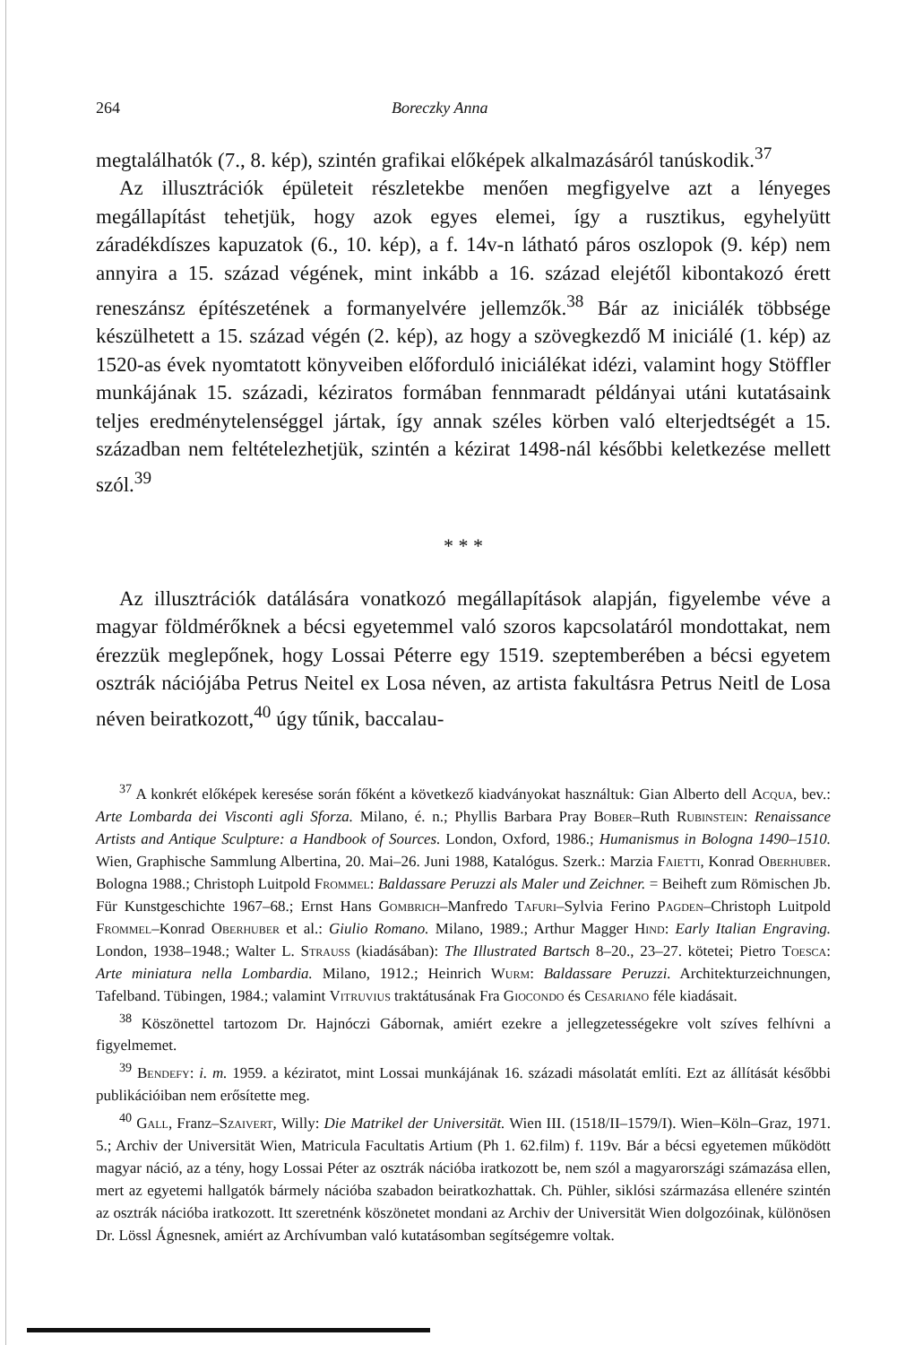264 Boreczky Anna
megtalálhatók (7., 8. kép), szintén grafikai előképek alkalmazásáról tanúskodik.<sup>37</sup>
Az illusztrációk épületeit részletekbe menően megfigyelve azt a lényeges megállapítást tehetjük, hogy azok egyes elemei, így a rusztikus, egyhelyütt záradékdíszes kapuzatok (6., 10. kép), a f. 14v-n látható páros oszlopok (9. kép) nem annyira a 15. század végének, mint inkább a 16. század elejétől kibontakozó érett reneszánsz építészetének a formanyelvére jellemzők.<sup>38</sup> Bár az iniciálék többsége készülhetett a 15. század végén (2. kép), az hogy a szövegkezdő M iniciálé (1. kép) az 1520-as évek nyomtatott könyveiben előforduló iniciálékat idézi, valamint hogy Stöffler munkájának 15. századi, kéziratos formában fennmaradt példányai utáni kutatásaink teljes eredménytelenséggel jártak, így annak széles körben való elterjedtségét a 15. században nem feltételezhetjük, szintén a kézirat 1498-nál későbbi keletkezése mellett szól.<sup>39</sup>
* * *
Az illusztrációk datálására vonatkozó megállapítások alapján, figyelembe véve a magyar földmérőknek a bécsi egyetemmel való szoros kapcsolatáról mondottakat, nem érezzük meglepőnek, hogy Lossai Péterre egy 1519. szeptemberében a bécsi egyetem osztrák nációjába Petrus Neitel ex Losa néven, az artista fakultásra Petrus Neitl de Losa néven beiratkozott,<sup>40</sup> úgy tűnik, baccalau-
<sup>37</sup> A konkrét előképek keresése során főként a következő kiadványokat használtuk: Gian Alberto dell Acqua, bev.: Arte Lombarda dei Visconti agli Sforza. Milano, é. n.; Phyllis Barbara Pray Bober–Ruth Rubinstein: Renaissance Artists and Antique Sculpture: a Handbook of Sources. London, Oxford, 1986.; Humanismus in Bologna 1490–1510. Wien, Graphische Sammlung Albertina, 20. Mai–26. Juni 1988, Katalógus. Szerk.: Marzia Faietti, Konrad Oberhuber. Bologna 1988.; Christoph Luitpold Frommel: Baldassare Peruzzi als Maler und Zeichner. = Beiheft zum Römischen Jb. Für Kunstgeschichte 1967–68.; Ernst Hans Gombrich–Manfredo Tafuri–Sylvia Ferino Pagden–Christoph Luitpold Frommel–Konrad Oberhuber et al.: Giulio Romano. Milano, 1989.; Arthur Magger Hind: Early Italian Engraving. London, 1938–1948.; Walter L. Strauss (kiadásában): The Illustrated Bartsch 8–20., 23–27. kötetei; Pietro Toesca: Arte miniatura nella Lombardia. Milano, 1912.; Heinrich Wurm: Baldassare Peruzzi. Architekturzeichnungen, Tafelband. Tübingen, 1984.; valamint Vitruvius traktátusának Fra Giocondo és Cesariano féle kiadásait.
<sup>38</sup> Köszönettel tartozom Dr. Hajnóczi Gábornak, amiért ezekre a jellegzetességekre volt szíves felhívni a figyelmemet.
<sup>39</sup> Bendefy: i. m. 1959. a kéziratot, mint Lossai munkájának 16. századi másolatát említi. Ezt az állítását későbbi publikációiban nem erősítette meg.
<sup>40</sup> Gall, Franz–Szaivert, Willy: Die Matrikel der Universität. Wien III. (1518/II–1579/I). Wien–Köln–Graz, 1971. 5.; Archiv der Universität Wien, Matricula Facultatis Artium (Ph 1. 62.film) f. 119v. Bár a bécsi egyetemen működött magyar náció, az a tény, hogy Lossai Péter az osztrák nációba iratkozott be, nem szól a magyarországi számazása ellen, mert az egyetemi hallgatók bármely nációba szabadon beiratkozhattak. Ch. Pühler, siklósi származása ellenére szintén az osztrák nációba iratkozott. Itt szeretnénk köszönetet mondani az Archiv der Universität Wien dolgozóinak, különösen Dr. Lössl Ágnesnek, amiért az Archívumban való kutatásomban segítségemre voltak.